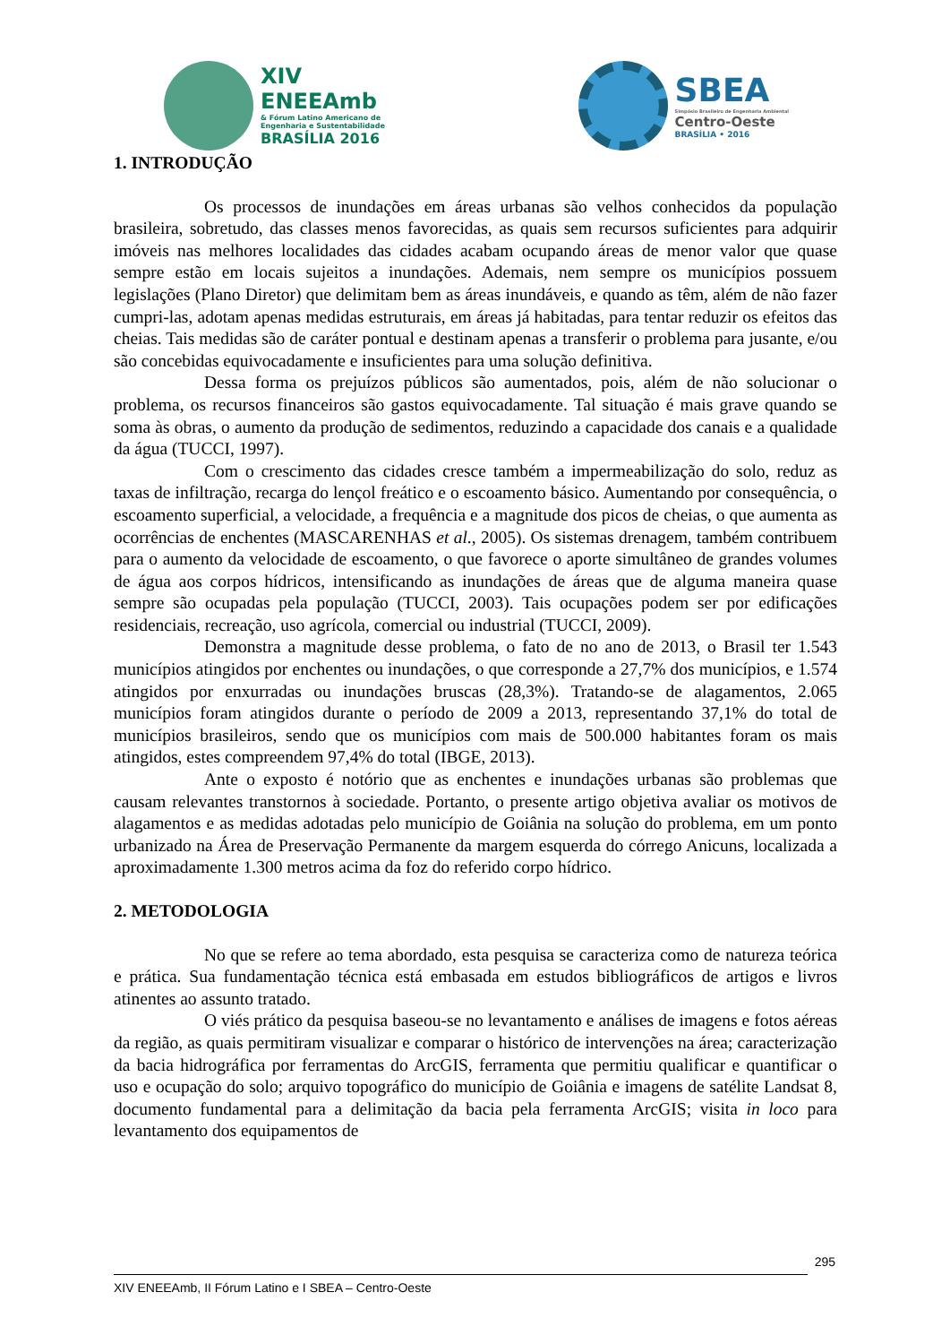XIV
ENEEAmb
& Fórum Latino Americano de
Engenharia e Sustentabilidade
BRASÍLIA 2016
SBEA
Simpósio Brasileiro de Engenharia Ambiental
Centro-Oeste
BRASÍLIA • 2016
1. INTRODUÇÃO
Os processos de inundações em áreas urbanas são velhos conhecidos da população brasileira, sobretudo, das classes menos favorecidas, as quais sem recursos suficientes para adquirir imóveis nas melhores localidades das cidades acabam ocupando áreas de menor valor que quase sempre estão em locais sujeitos a inundações. Ademais, nem sempre os municípios possuem legislações (Plano Diretor) que delimitam bem as áreas inundáveis, e quando as têm, além de não fazer cumpri-las, adotam apenas medidas estruturais, em áreas já habitadas, para tentar reduzir os efeitos das cheias. Tais medidas são de caráter pontual e destinam apenas a transferir o problema para jusante, e/ou são concebidas equivocadamente e insuficientes para uma solução definitiva.
Dessa forma os prejuízos públicos são aumentados, pois, além de não solucionar o problema, os recursos financeiros são gastos equivocadamente. Tal situação é mais grave quando se soma às obras, o aumento da produção de sedimentos, reduzindo a capacidade dos canais e a qualidade da água (TUCCI, 1997).
Com o crescimento das cidades cresce também a impermeabilização do solo, reduz as taxas de infiltração, recarga do lençol freático e o escoamento básico. Aumentando por consequência, o escoamento superficial, a velocidade, a frequência e a magnitude dos picos de cheias, o que aumenta as ocorrências de enchentes (MASCARENHAS et al., 2005). Os sistemas drenagem, também contribuem para o aumento da velocidade de escoamento, o que favorece o aporte simultâneo de grandes volumes de água aos corpos hídricos, intensificando as inundações de áreas que de alguma maneira quase sempre são ocupadas pela população (TUCCI, 2003). Tais ocupações podem ser por edificações residenciais, recreação, uso agrícola, comercial ou industrial (TUCCI, 2009).
Demonstra a magnitude desse problema, o fato de no ano de 2013, o Brasil ter 1.543 municípios atingidos por enchentes ou inundações, o que corresponde a 27,7% dos municípios, e 1.574 atingidos por enxurradas ou inundações bruscas (28,3%). Tratando-se de alagamentos, 2.065 municípios foram atingidos durante o período de 2009 a 2013, representando 37,1% do total de municípios brasileiros, sendo que os municípios com mais de 500.000 habitantes foram os mais atingidos, estes compreendem 97,4% do total (IBGE, 2013).
Ante o exposto é notório que as enchentes e inundações urbanas são problemas que causam relevantes transtornos à sociedade. Portanto, o presente artigo objetiva avaliar os motivos de alagamentos e as medidas adotadas pelo município de Goiânia na solução do problema, em um ponto urbanizado na Área de Preservação Permanente da margem esquerda do córrego Anicuns, localizada a aproximadamente 1.300 metros acima da foz do referido corpo hídrico.
2. METODOLOGIA
No que se refere ao tema abordado, esta pesquisa se caracteriza como de natureza teórica e prática. Sua fundamentação técnica está embasada em estudos bibliográficos de artigos e livros atinentes ao assunto tratado.
O viés prático da pesquisa baseou-se no levantamento e análises de imagens e fotos aéreas da região, as quais permitiram visualizar e comparar o histórico de intervenções na área; caracterização da bacia hidrográfica por ferramentas do ArcGIS, ferramenta que permitiu qualificar e quantificar o uso e ocupação do solo; arquivo topográfico do município de Goiânia e imagens de satélite Landsat 8, documento fundamental para a delimitação da bacia pela ferramenta ArcGIS; visita in loco para levantamento dos equipamentos de
295
XIV ENEEAmb, II Fórum Latino e I SBEA – Centro-Oeste